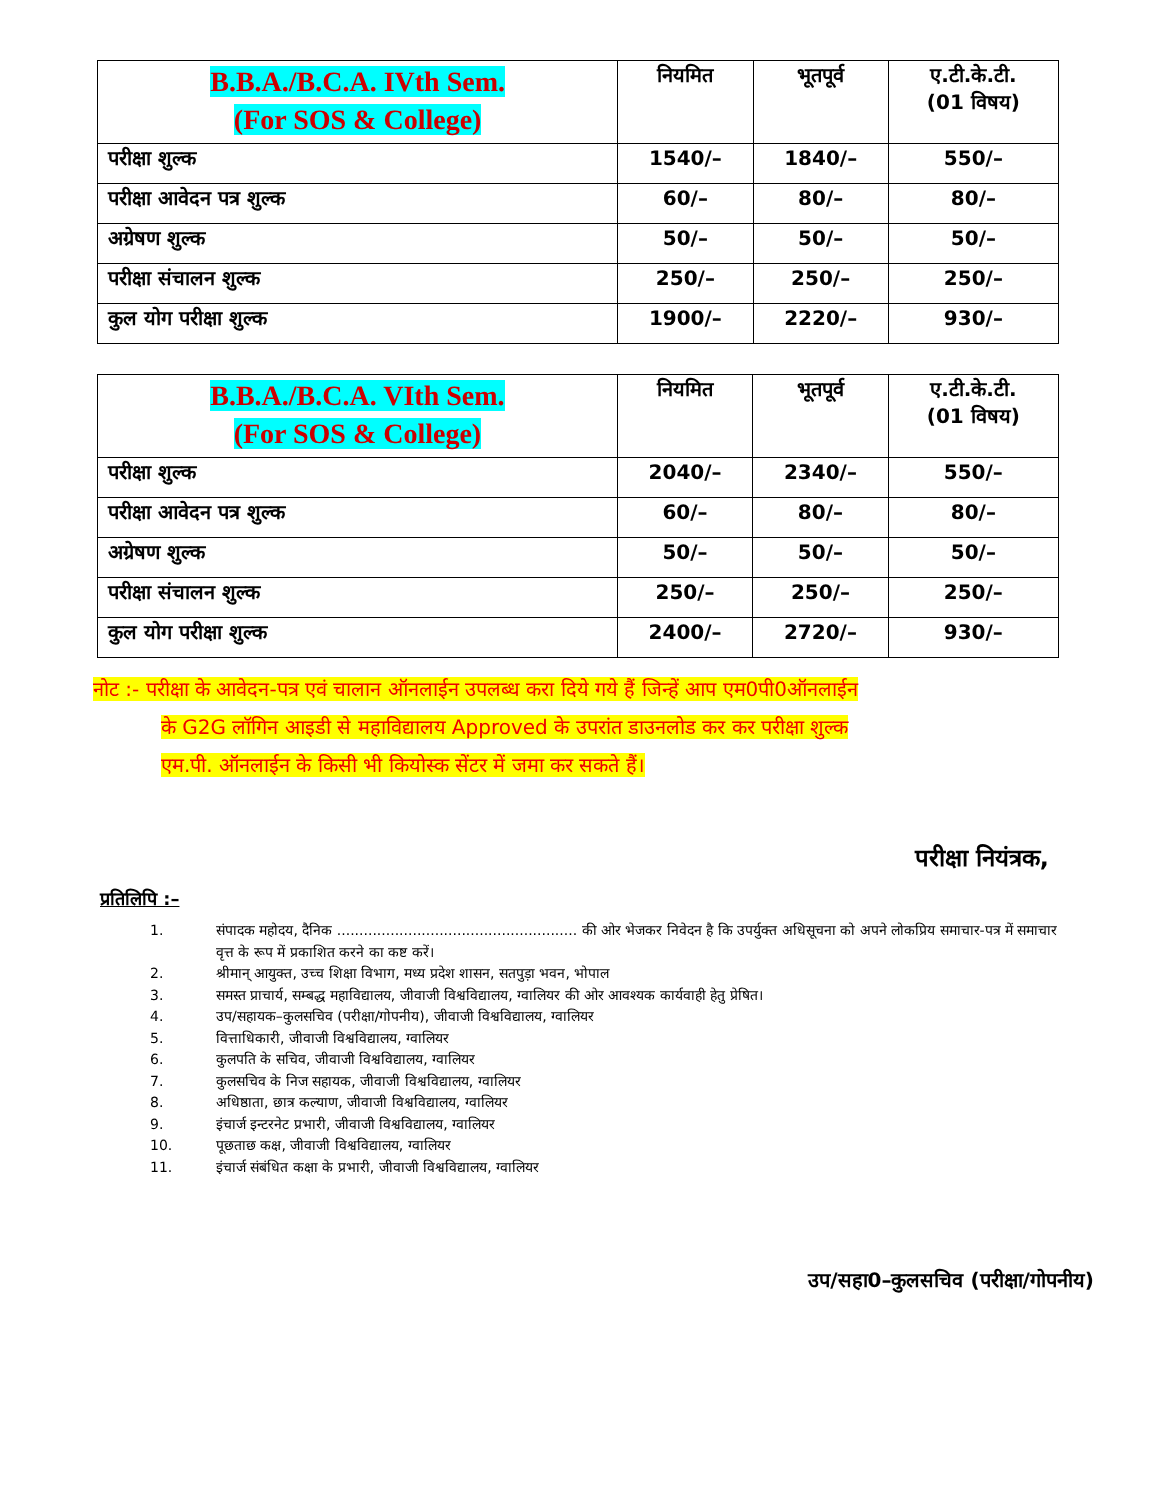| B.B.A./B.C.A. IVth Sem. (For SOS & College) | नियमित | भूतपूर्व | ए.टी.के.टी. (01 विषय) |
| --- | --- | --- | --- |
| परीक्षा शुल्क | 1540/– | 1840/– | 550/– |
| परीक्षा आवेदन पत्र शुल्क | 60/– | 80/– | 80/– |
| अग्रेषण शुल्क | 50/– | 50/– | 50/– |
| परीक्षा संचालन शुल्क | 250/– | 250/– | 250/– |
| कुल योग परीक्षा शुल्क | 1900/– | 2220/– | 930/– |
| B.B.A./B.C.A. VIth Sem. (For SOS & College) | नियमित | भूतपूर्व | ए.टी.के.टी. (01 विषय) |
| --- | --- | --- | --- |
| परीक्षा शुल्क | 2040/– | 2340/– | 550/– |
| परीक्षा आवेदन पत्र शुल्क | 60/– | 80/– | 80/– |
| अग्रेषण शुल्क | 50/– | 50/– | 50/– |
| परीक्षा संचालन शुल्क | 250/– | 250/– | 250/– |
| कुल योग परीक्षा शुल्क | 2400/– | 2720/– | 930/– |
नोट :- परीक्षा के आवेदन-पत्र एवं चालान ऑनलाईन उपलब्ध करा दिये गये हैं जिन्हें आप एम0पी0ऑनलाईन
के G2G लॉगिन आइडी से महाविद्यालय Approved के उपरांत डाउनलोड कर कर परीक्षा शुल्क
एम.पी. ऑनलाईन के किसी भी कियोस्क सेंटर में जमा कर सकते हैं।
परीक्षा नियंत्रक,
प्रतिलिपि :–
1. संपादक महोदय, दैनिक ...................................................... की ओर भेजकर निवेदन है कि उपर्युक्त अधिसूचना को अपने लोकप्रिय समाचार-पत्र में समाचार वृत्त के रूप में प्रकाशित करने का कष्ट करें।
2. श्रीमान् आयुक्त, उच्च शिक्षा विभाग, मध्य प्रदेश शासन, सतपुड़ा भवन, भोपाल
3. समस्त प्राचार्य, सम्बद्ध महाविद्यालय, जीवाजी विश्वविद्यालय, ग्वालियर की ओर आवश्यक कार्यवाही हेतु प्रेषित।
4. उप/सहायक–कुलसचिव (परीक्षा/गोपनीय), जीवाजी विश्वविद्यालय, ग्वालियर
5. वित्ताधिकारी, जीवाजी विश्वविद्यालय, ग्वालियर
6. कुलपति के सचिव, जीवाजी विश्वविद्यालय, ग्वालियर
7. कुलसचिव के निज सहायक, जीवाजी विश्वविद्यालय, ग्वालियर
8. अधिष्ठाता, छात्र कल्याण, जीवाजी विश्वविद्यालय, ग्वालियर
9. इंचार्ज इन्टरनेट प्रभारी, जीवाजी विश्वविद्यालय, ग्वालियर
10. पूछताछ कक्ष, जीवाजी विश्वविद्यालय, ग्वालियर
11. इंचार्ज संबंधित कक्षा के प्रभारी, जीवाजी विश्वविद्यालय, ग्वालियर
उप/सहा0–कुलसचिव (परीक्षा/गोपनीय)